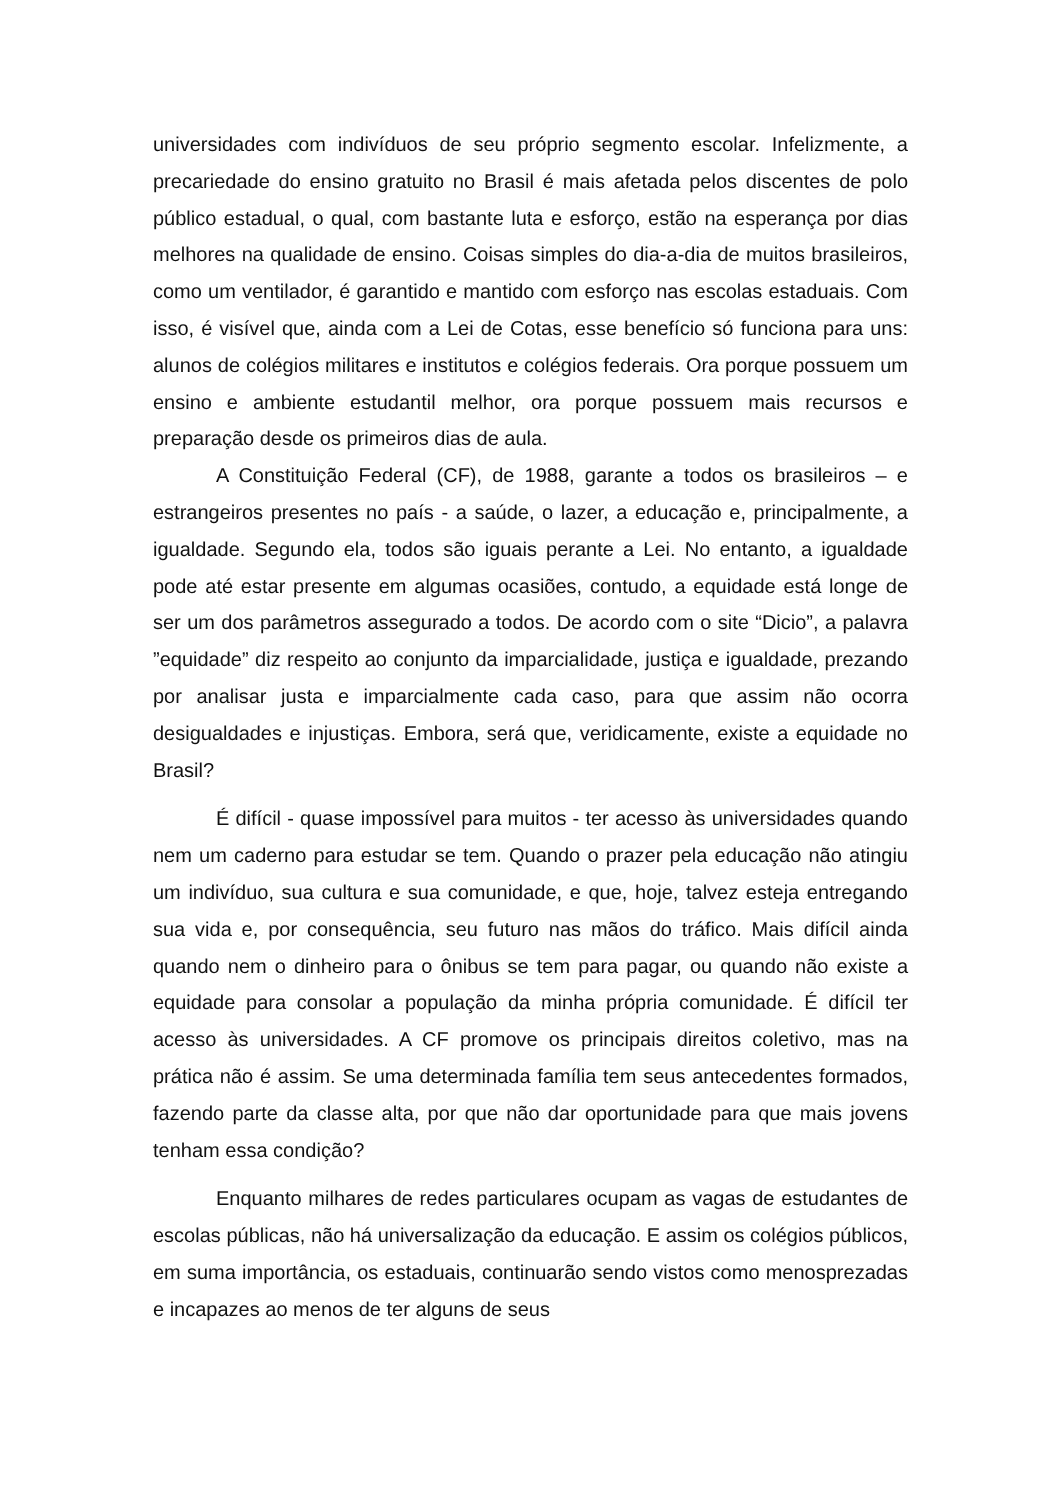universidades com indivíduos de seu próprio segmento escolar. Infelizmente, a precariedade do ensino gratuito no Brasil é mais afetada pelos discentes de polo público estadual, o qual, com bastante luta e esforço, estão na esperança por dias melhores na qualidade de ensino. Coisas simples do dia-a-dia de muitos brasileiros, como um ventilador, é garantido e mantido com esforço nas escolas estaduais. Com isso, é visível que, ainda com a Lei de Cotas, esse benefício só funciona para uns: alunos de colégios militares e institutos e colégios federais. Ora porque possuem um ensino e ambiente estudantil melhor, ora porque possuem mais recursos e preparação desde os primeiros dias de aula.
A Constituição Federal (CF), de 1988, garante a todos os brasileiros – e estrangeiros presentes no país - a saúde, o lazer, a educação e, principalmente, a igualdade. Segundo ela, todos são iguais perante a Lei. No entanto, a igualdade pode até estar presente em algumas ocasiões, contudo, a equidade está longe de ser um dos parâmetros assegurado a todos. De acordo com o site “Dicio”, a palavra ”equidade” diz respeito ao conjunto da imparcialidade, justiça e igualdade, prezando por analisar justa e imparcialmente cada caso, para que assim não ocorra desigualdades e injustiças. Embora, será que, veridicamente, existe a equidade no Brasil?
É difícil - quase impossível para muitos - ter acesso às universidades quando nem um caderno para estudar se tem. Quando o prazer pela educação não atingiu um indivíduo, sua cultura e sua comunidade, e que, hoje, talvez esteja entregando sua vida e, por consequência, seu futuro nas mãos do tráfico. Mais difícil ainda quando nem o dinheiro para o ônibus se tem para pagar, ou quando não existe a equidade para consolar a população da minha própria comunidade. É difícil ter acesso às universidades. A CF promove os principais direitos coletivo, mas na prática não é assim. Se uma determinada família tem seus antecedentes formados, fazendo parte da classe alta, por que não dar oportunidade para que mais jovens tenham essa condição?
Enquanto milhares de redes particulares ocupam as vagas de estudantes de escolas públicas, não há universalização da educação. E assim os colégios públicos, em suma importância, os estaduais, continuarão sendo vistos como menosprezadas e incapazes ao menos de ter alguns de seus